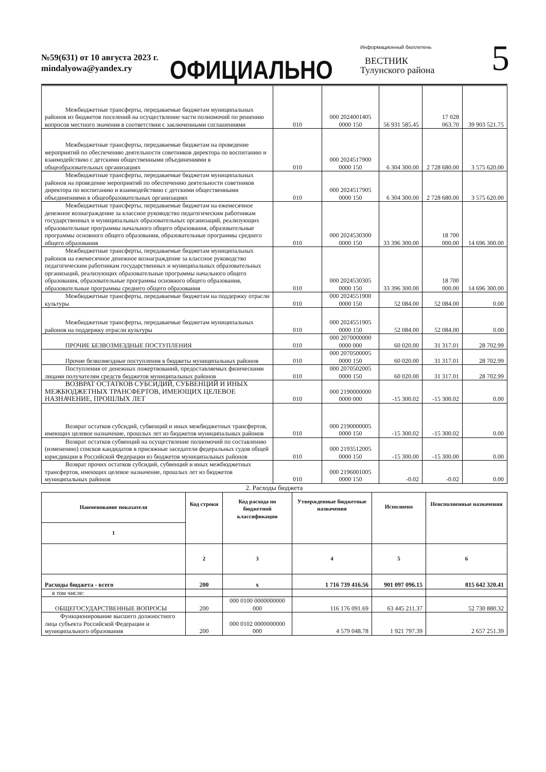№59(631) от 10 августа 2023 г.
mindalyowa@yandex.ry
ОФИЦИАЛЬНО
Информационный бюллетень
ВЕСТНИК
Тулунского района
5
| Межбюджетные трансферты, передаваемые бюджетам муниципальных районов из бюджетов поселений на осуществление части полномочий по решению вопросов местного значения в соответствии с заключенными соглашениями | 010 | 000 2024001405 0000 150 | 56 931 585.45 | 17 028 063.70 | 39 903 521.75 |
| Межбюджетные трансферты, передаваемые бюджетам на проведение мероприятий по обеспечению деятельности советников директора по воспитанию и взаимодействию с детскими общественными объединениями в общеобразовательных организациях | 010 | 000 2024517900 0000 150 | 6 304 300.00 | 2 728 680.00 | 3 575 620.00 |
| Межбюджетные трансферты, передаваемые бюджетам муниципальных районов на проведение мероприятий по обеспечению деятельности советников директора по воспитанию и взаимодействию с детскими общественными объединениями в общеобразовательных организациях | 010 | 000 2024517905 0000 150 | 6 304 300.00 | 2 728 680.00 | 3 575 620.00 |
| Межбюджетные трансферты, передаваемые бюджетам на ежемесячное денежное вознаграждение за классное руководство педагогическим работникам государственных и муниципальных образовательных организаций, реализующих образовательные программы начального общего образования, образовательные программы основного общего образования, образовательные программы среднего общего образования | 010 | 000 2024530300 0000 150 | 33 396 300.00 | 18 700 000.00 | 14 696 300.00 |
| Межбюджетные трансферты, передаваемые бюджетам муниципальных районов на ежемесячное денежное вознаграждение за классное руководство педагогическим работникам государственных и муниципальных образовательных организаций, реализующих образовательные программы начального общего образования, образовательные программы основного общего образования, образовательные программы среднего общего образования | 010 | 000 2024530305 0000 150 | 33 396 300.00 | 18 700 000.00 | 14 696 300.00 |
| Межбюджетные трансферты, передаваемые бюджетам на поддержку отрасли культуры | 010 | 000 2024551900 0000 150 | 52 084.00 | 52 084.00 | 0.00 |
| Межбюджетные трансферты, передаваемые бюджетам муниципальных районов на поддержку отрасли культуры | 010 | 000 2024551905 0000 150 | 52 084.00 | 52 084.00 | 0.00 |
| ПРОЧИЕ БЕЗВОЗМЕЗДНЫЕ ПОСТУПЛЕНИЯ | 010 | 000 2070000000 0000 000 | 60 020.00 | 31 317.01 | 28 702.99 |
| Прочие безвозмездные поступления в бюджеты муниципальных районов | 010 | 000 2070500005 0000 150 | 60 020.00 | 31 317.01 | 28 702.99 |
| Поступления от денежных пожертвований, предоставляемых физическими лицами получателям средств бюджетов муниципальных районов | 010 | 000 2070502005 0000 150 | 60 020.00 | 31 317.01 | 28 702.99 |
| ВОЗВРАТ ОСТАТКОВ СУБСИДИЙ, СУБВЕНЦИЙ И ИНЫХ МЕЖБЮДЖЕТНЫХ ТРАНСФЕРТОВ, ИМЕЮЩИХ ЦЕЛЕВОЕ НАЗНАЧЕНИЕ, ПРОШЛЫХ ЛЕТ | 010 | 000 2190000000 0000 000 | -15 300.02 | -15 300.02 | 0.00 |
| Возврат остатков субсидий, субвенций и иных межбюджетных трансфертов, имеющих целевое назначение, прошлых лет из бюджетов муниципальных районов | 010 | 000 2190000005 0000 150 | -15 300.02 | -15 300.02 | 0.00 |
| Возврат остатков субвенций на осуществление полномочий по составлению (изменению) списков кандидатов в присяжные заседатели федеральных судов общей юрисдикции в Российской Федерации из бюджетов муниципальных районов | 010 | 000 2193512005 0000 150 | -15 300.00 | -15 300.00 | 0.00 |
| Возврат прочих остатков субсидий, субвенций и иных межбюджетных трансфертов, имеющих целевое назначение, прошлых лет из бюджетов муниципальных районов | 010 | 000 2196001005 0000 150 | -0.02 | -0.02 | 0.00 |
2. Расходы бюджета
| Наименование показателя | Код строки | Код расхода по бюджетной классификации | Утвержденные бюджетные назначения | Исполнено | Неисполненные назначения |
| --- | --- | --- | --- | --- | --- |
| 1 | | | | | |
| | 2 | 3 | 4 | 5 | 6 |
| Расходы бюджета - всего | 200 | x | 1 716 739 416.56 | 901 097 096.15 | 815 642 320.41 |
| в том числе: | | | | | |
| ОБЩЕГОСУДАРСТВЕННЫЕ ВОПРОСЫ | 200 | 000 0100 0000000000 000 | 116 176 091.69 | 63 445 211.37 | 52 730 880.32 |
| Функционирование высшего должностного лица субъекта Российской Федерации и муниципального образования | 200 | 000 0102 0000000000 000 | 4 579 048.78 | 1 921 797.39 | 2 657 251.39 |